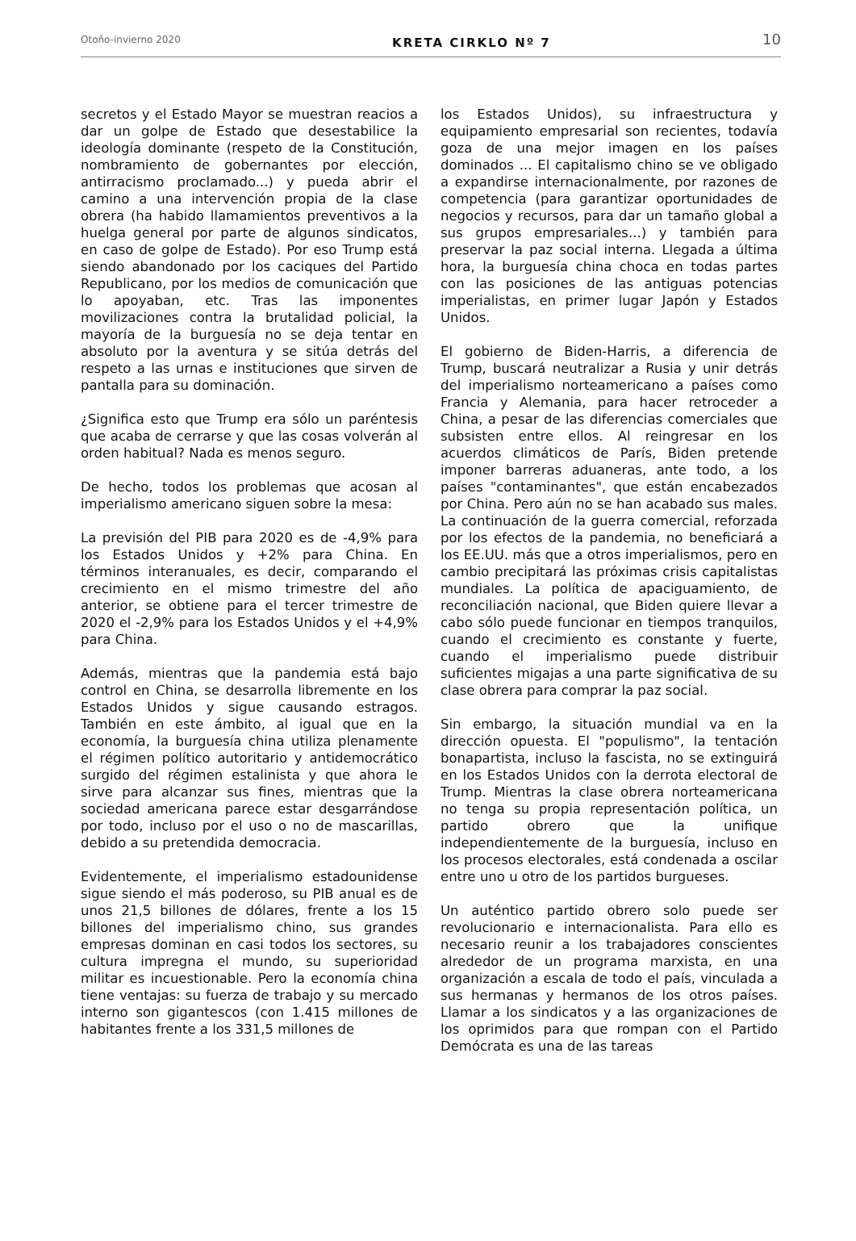Otoño-invierno 2020 KRETA CIRKLO Nº 7 10
secretos y el Estado Mayor se muestran reacios a dar un golpe de Estado que desestabilice la ideología dominante (respeto de la Constitución, nombramiento de gobernantes por elección, antirracismo proclamado...) y pueda abrir el camino a una intervención propia de la clase obrera (ha habido llamamientos preventivos a la huelga general por parte de algunos sindicatos, en caso de golpe de Estado). Por eso Trump está siendo abandonado por los caciques del Partido Republicano, por los medios de comunicación que lo apoyaban, etc. Tras las imponentes movilizaciones contra la brutalidad policial, la mayoría de la burguesía no se deja tentar en absoluto por la aventura y se sitúa detrás del respeto a las urnas e instituciones que sirven de pantalla para su dominación.
¿Significa esto que Trump era sólo un paréntesis que acaba de cerrarse y que las cosas volverán al orden habitual? Nada es menos seguro.
De hecho, todos los problemas que acosan al imperialismo americano siguen sobre la mesa:
La previsión del PIB para 2020 es de -4,9% para los Estados Unidos y +2% para China. En términos interanuales, es decir, comparando el crecimiento en el mismo trimestre del año anterior, se obtiene para el tercer trimestre de 2020 el -2,9% para los Estados Unidos y el +4,9% para China.
Además, mientras que la pandemia está bajo control en China, se desarrolla libremente en los Estados Unidos y sigue causando estragos. También en este ámbito, al igual que en la economía, la burguesía china utiliza plenamente el régimen político autoritario y antidemocrático surgido del régimen estalinista y que ahora le sirve para alcanzar sus fines, mientras que la sociedad americana parece estar desgarrándose por todo, incluso por el uso o no de mascarillas, debido a su pretendida democracia.
Evidentemente, el imperialismo estadounidense sigue siendo el más poderoso, su PIB anual es de unos 21,5 billones de dólares, frente a los 15 billones del imperialismo chino, sus grandes empresas dominan en casi todos los sectores, su cultura impregna el mundo, su superioridad militar es incuestionable. Pero la economía china tiene ventajas: su fuerza de trabajo y su mercado interno son gigantescos (con 1.415 millones de habitantes frente a los 331,5 millones de
los Estados Unidos), su infraestructura y equipamiento empresarial son recientes, todavía goza de una mejor imagen en los países dominados ... El capitalismo chino se ve obligado a expandirse internacionalmente, por razones de competencia (para garantizar oportunidades de negocios y recursos, para dar un tamaño global a sus grupos empresariales...) y también para preservar la paz social interna. Llegada a última hora, la burguesía china choca en todas partes con las posiciones de las antiguas potencias imperialistas, en primer lugar Japón y Estados Unidos.
El gobierno de Biden-Harris, a diferencia de Trump, buscará neutralizar a Rusia y unir detrás del imperialismo norteamericano a países como Francia y Alemania, para hacer retroceder a China, a pesar de las diferencias comerciales que subsisten entre ellos. Al reingresar en los acuerdos climáticos de París, Biden pretende imponer barreras aduaneras, ante todo, a los países "contaminantes", que están encabezados por China. Pero aún no se han acabado sus males. La continuación de la guerra comercial, reforzada por los efectos de la pandemia, no beneficiará a los EE.UU. más que a otros imperialismos, pero en cambio precipitará las próximas crisis capitalistas mundiales. La política de apaciguamiento, de reconciliación nacional, que Biden quiere llevar a cabo sólo puede funcionar en tiempos tranquilos, cuando el crecimiento es constante y fuerte, cuando el imperialismo puede distribuir suficientes migajas a una parte significativa de su clase obrera para comprar la paz social.
Sin embargo, la situación mundial va en la dirección opuesta. El "populismo", la tentación bonapartista, incluso la fascista, no se extinguirá en los Estados Unidos con la derrota electoral de Trump. Mientras la clase obrera norteamericana no tenga su propia representación política, un partido obrero que la unifique independientemente de la burguesía, incluso en los procesos electorales, está condenada a oscilar entre uno u otro de los partidos burgueses.
Un auténtico partido obrero solo puede ser revolucionario e internacionalista. Para ello es necesario reunir a los trabajadores conscientes alrededor de un programa marxista, en una organización a escala de todo el país, vinculada a sus hermanas y hermanos de los otros países. Llamar a los sindicatos y a las organizaciones de los oprimidos para que rompan con el Partido Demócrata es una de las tareas